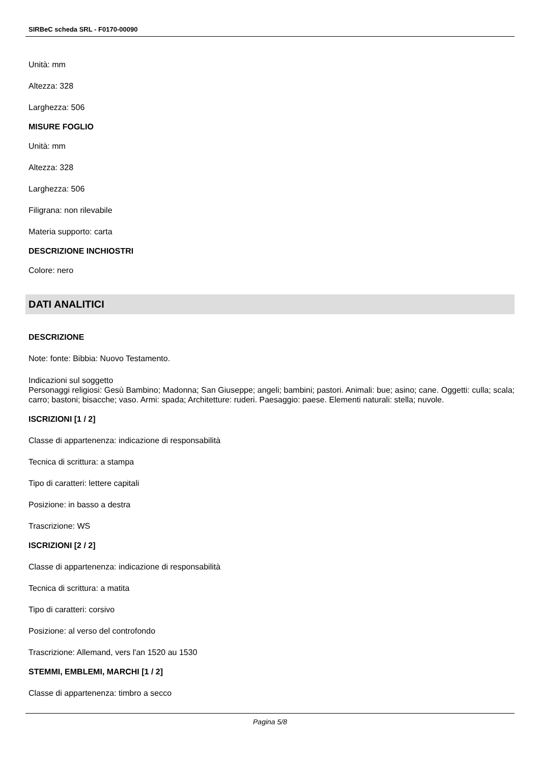SIRBeC scheda SRL - F0170-00090
Unità: mm
Altezza: 328
Larghezza: 506
MISURE FOGLIO
Unità: mm
Altezza: 328
Larghezza: 506
Filigrana: non rilevabile
Materia supporto: carta
DESCRIZIONE INCHIOSTRI
Colore: nero
DATI ANALITICI
DESCRIZIONE
Note: fonte: Bibbia: Nuovo Testamento.
Indicazioni sul soggetto
Personaggi religiosi: Gesù Bambino; Madonna; San Giuseppe; angeli; bambini; pastori. Animali: bue; asino; cane. Oggetti: culla; scala; carro; bastoni; bisacche; vaso. Armi: spada; Architetture: ruderi. Paesaggio: paese. Elementi naturali: stella; nuvole.
ISCRIZIONI [1 / 2]
Classe di appartenenza: indicazione di responsabilità
Tecnica di scrittura: a stampa
Tipo di caratteri: lettere capitali
Posizione: in basso a destra
Trascrizione: WS
ISCRIZIONI [2 / 2]
Classe di appartenenza: indicazione di responsabilità
Tecnica di scrittura: a matita
Tipo di caratteri: corsivo
Posizione: al verso del controfondo
Trascrizione: Allemand, vers l'an 1520 au 1530
STEMMI, EMBLEMI, MARCHI [1 / 2]
Classe di appartenenza: timbro a secco
Pagina 5/8